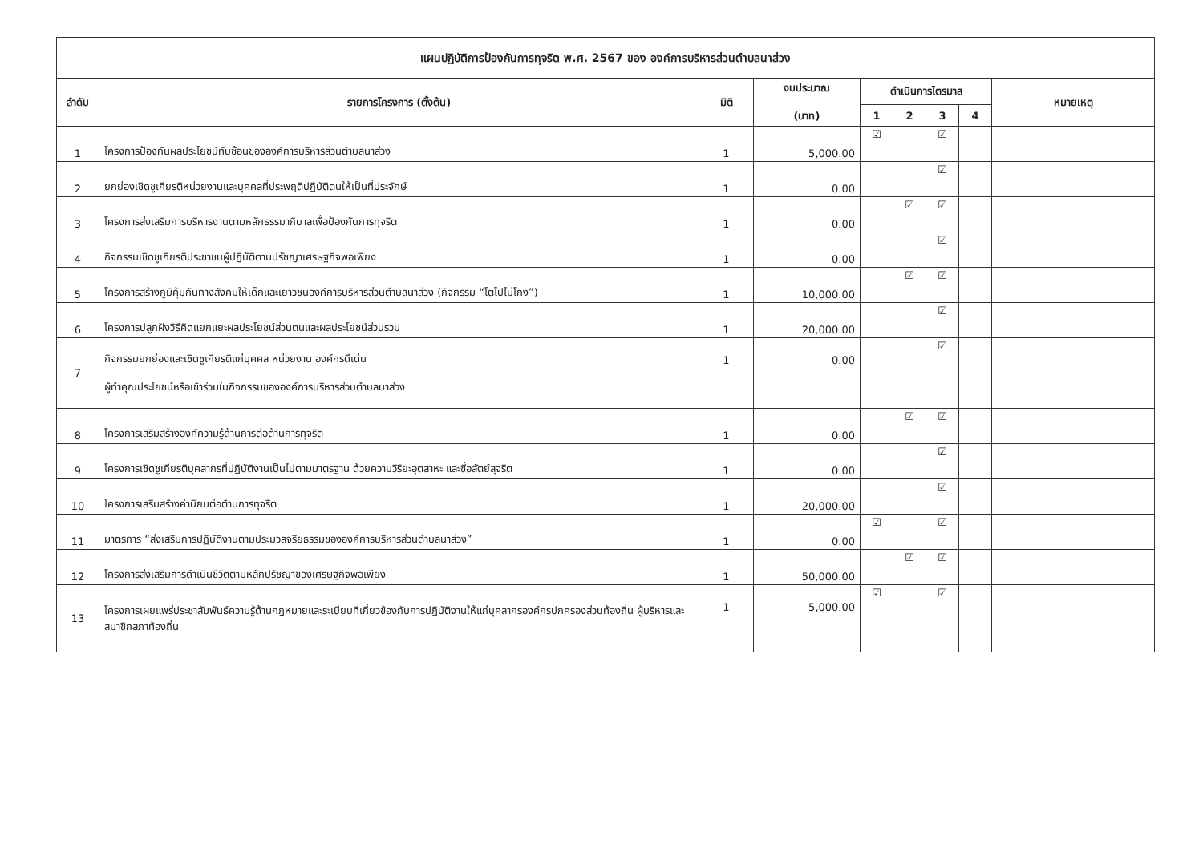| แผนปฏิบัติการป้องกันการทุจริต พ.ศ. 2567 ของ องค์การบริหารส่วนตำบลนาส่วง | | | | | | | | |
| --- | --- | --- | --- | --- | --- | --- | --- | --- |
| ลำดับ | รายการโครงการ (ตั้งต้น) | มิติ | งบประมาณ (บาท) | ดำเนินการไตรมาส | | | | หมายเหตุ |
| | | | | 1 | 2 | 3 | 4 | |
| 1 | โครงการป้องกันผลประโยชน์ทับซ้อนขององค์การบริหารส่วนตำบลนาส่วง | 1 | 5,000.00 | ☑ | | ☑ | | |
| 2 | ยกย่องเชิดชูเกียรติหน่วยงานและบุคคลที่ประพฤติปฏิบัติตนให้เป็นที่ประจักษ์ | 1 | 0.00 | | | ☑ | | |
| 3 | โครงการส่งเสริมการบริหารงานตามหลักธรรมาภิบาลเพื่อป้องกันการทุจริต | 1 | 0.00 | | ☑ | ☑ | | |
| 4 | กิจกรรมเชิดชูเกียรติประชาชนผู้ปฏิบัติตามปรัชญาเศรษฐกิจพอเพียง | 1 | 0.00 | | | ☑ | | |
| 5 | โครงการสร้างภูมิคุ้มกันทางสังคมให้เด็กและเยาวชนองค์การบริหารส่วนตำบลนาส่วง (กิจกรรม “โตไปไม่โกง”) | 1 | 10,000.00 | | ☑ | ☑ | | |
| 6 | โครงการปลูกฝังวิธีคิดแยกแยะผลประโยชน์ส่วนตนและผลประโยชน์ส่วนรวม | 1 | 20,000.00 | | | ☑ | | |
| 7 | กิจกรรมยกย่องและเชิดชูเกียรติแก่บุคคล หน่วยงาน องค์กรดีเด่น ผู้ทำคุณประโยชน์หรือเข้าร่วมในกิจกรรมขององค์การบริหารส่วนตำบลนาส่วง | 1 | 0.00 | | | ☑ | | |
| 8 | โครงการเสริมสร้างองค์ความรู้ด้านการต่อต้านการทุจริต | 1 | 0.00 | | ☑ | ☑ | | |
| 9 | โครงการเชิดชูเกียรติบุคลากรที่ปฏิบัติงานเป็นไปตามมาตรฐาน ด้วยความวิริยะอุตสาหะ และซื่อสัตย์สุจริต | 1 | 0.00 | | | ☑ | | |
| 10 | โครงการเสริมสร้างค่านิยมต่อต้านการทุจริต | 1 | 20,000.00 | | | ☑ | | |
| 11 | มาตรการ “ส่งเสริมการปฏิบัติงานตามประมวลจริยธรรมขององค์การบริหารส่วนตำบลนาส่วง” | 1 | 0.00 | ☑ | | ☑ | | |
| 12 | โครงการส่งเสริมการดำเนินชีวิตตามหลักปรัชญาของเศรษฐกิจพอเพียง | 1 | 50,000.00 | | ☑ | ☑ | | |
| 13 | โครงการเผยแพร่ประชาสัมพันธ์ความรู้ด้านกฎหมายและระเบียบที่เกี่ยวข้องกับการปฏิบัติงานให้แก่บุคลากรองค์กรปกครองส่วนท้องถิ่น ผู้บริหารและสมาชิกสภาท้องถิ่น | 1 | 5,000.00 | ☑ | | ☑ | | |